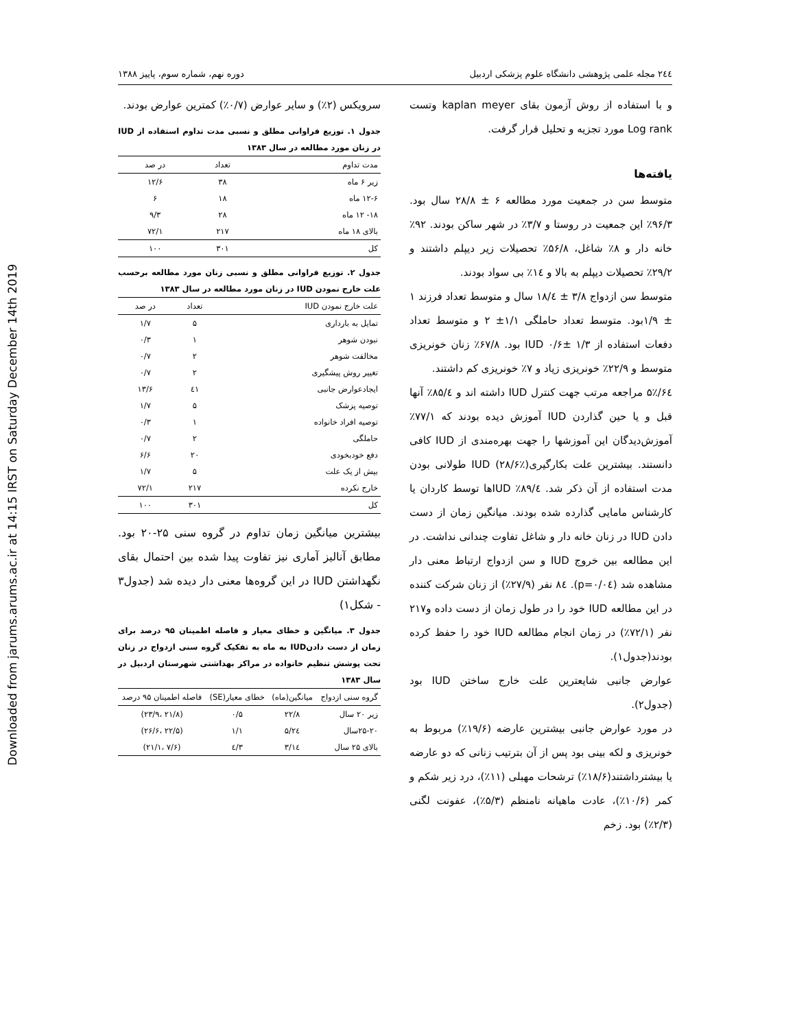Downloaded from jarums.arums.ac.ir at 14:15 IRST on Saturday December 14th 2019
۲٤٤ مجله علمی پژوهشی دانشگاه علوم پزشکی اردبیل دوره نهم، شماره سوم، پاییز ۱۳۸۸
و با استفاده از روش آزمون بقای kaplan meyer وتست Log rank مورد تجزیه و تحلیل قرار گرفت.
یافته‌ها
متوسط سن در جمعیت مورد مطالعه ۶ ± ۲۸/۸ سال بود. ۹۶/۳٪ این جمعیت در روستا و ۳/۷٪ در شهر ساکن بودند. ۹۲٪ خانه دار و ۸٪ شاغل، ۵۶/۸٪ تحصیلات زیر دیپلم داشتند و ۲۹/۲٪ تحصیلات دیپلم به بالا و ۱٤٪ بی سواد بودند.
متوسط سن ازدواج ۳/۸ ± ۱۸/٤ سال و متوسط تعداد فرزند ۱ ± ۱/۹بود. متوسط تعداد حاملگی ۱/۱± ۲ و متوسط تعداد دفعات استفاده از IUD ۰/۶± ۱/۳ بود. ۶۷/۸٪ زنان خونریزی متوسط و ۲۲/۹٪ خونریزی زیاد و ۷٪ خونریزی کم داشتند.
۶٤/۵٪ مراجعه مرتب جهت کنترل IUD داشته اند و ۸۵/٤٪ آنها قبل و یا حین گذاردن IUD آموزش دیده بودند که ۷۷/۱٪ آموزش‌دیدگان این آموزشها را جهت بهره‌مندی از IUD کافی دانستند. بیشترین علت بکارگیریIUD (۲۸/۶٪) طولانی بودن مدت استفاده از آن ذکر شد. ۸۹/٤٪ IUDها توسط کاردان یا کارشناس مامایی گذارده شده بودند. میانگین زمان از دست دادن IUD در زنان خانه دار و شاغل تفاوت چندانی نداشت. در این مطالعه بین خروج IUD و سن ازدواج ارتباط معنی دار مشاهده شد (p=۰/۰٤). ۸٤ نفر (۲۷/۹٪) از زنان شرکت کننده در این مطالعه IUD خود را در طول زمان از دست داده و۲۱۷ نفر (۷۲/۱٪) در زمان انجام مطالعه IUD خود را حفظ کرده بودند(جدول۱).
عوارض جانبی شایعترین علت خارج ساختن IUD بود (جدول۲).
در مورد عوارض جانبی بیشترین عارضه (۱۹/۶٪) مربوط به خونریزی و لکه بینی بود پس از آن بترتیب زنانی که دو عارضه یا بیشترداشتند(۱۸/۶٪) ترشحات مهبلی (۱۱٪)، درد زیر شکم و کمر (۱۰/۶٪)، عادت ماهیانه نامنظم (۵/۳٪)، عفونت لگنی (۲/۳٪) بود. زخم
سرویکس (۲٪) و سایر عوارض (۰/۷٪) کمترین عوارض بودند.
جدول ۱. توزیع فراوانی مطلق و نسبی مدت تداوم استفاده از IUD در زنان مورد مطالعه در سال ۱۳۸۳
| مدت تداوم | تعداد | در صد |
| --- | --- | --- |
| زیر ۶ ماه | ۳۸ | ۱۲/۶ |
| ۱۲-۶ ماه | ۱۸ | ۶ |
| ۱۸- ۱۲ ماه | ۲۸ | ۹/۳ |
| بالای ۱۸ ماه | ۲۱۷ | ۷۲/۱ |
| کل | ۳۰۱ | ۱۰۰ |
جدول ۲. توزیع فراوانی مطلق و نسبی زنان مورد مطالعه برحسب علت خارج نمودن IUD در زنان مورد مطالعه در سال ۱۳۸۳
| علت خارج نمودن IUD | تعداد | در صد |
| --- | --- | --- |
| تمایل به بارداری | ۵ | ۱/۷ |
| نبودن شوهر | ۱ | ۰/۳ |
| مخالفت شوهر | ۲ | ۰/۷ |
| تغییر روش پیشگیری | ۲ | ۰/۷ |
| ایجادعوارض جانبی | ٤۱ | ۱۳/۶ |
| توصیه پزشک | ۵ | ۱/۷ |
| توصیه افراد خانواده | ۱ | ۰/۳ |
| حاملگی | ۲ | ۰/۷ |
| دفع خودبخودی | ۲۰ | ۶/۶ |
| بیش از یک علت | ۵ | ۱/۷ |
| خارج نکرده | ۲۱۷ | ۷۲/۱ |
| کل | ۳۰۱ | ۱۰۰ |
بیشترین میانگین زمان تداوم در گروه سنی ۲۵-۲۰ بود. مطابق آنالیز آماری نیز تفاوت پیدا شده بین احتمال بقای نگهداشتن IUD در این گروه‌ها معنی دار دیده شد (جدول۳ - شکل۱)
جدول ۳. میانگین و خطای معیار و فاصله اطمینان ۹۵ درصد برای زمان از دست دادنIUD به ماه به تفکیک گروه سنی ازدواج در زنان تحت پوشش تنظیم خانواده در مراکز بهداشتی شهرستان اردبیل در سال ۱۳۸۳
| گروه سنی ازدواج | میانگین(ماه) | خطای معیار(SE) | فاصله اطمینان ۹۵ درصد |
| --- | --- | --- | --- |
| زیر ۲۰ سال | ۲۲/۸ | ۰/۵ | (۲۱/۸ ،۲۳/۹) |
| ۲۵-۲۰سال | ۲٤/۵ | ۱/۱ | (۲۲/۵ ،۲۶/۶) |
| بالای ۲۵ سال | ۱٤/۳ | ۳/٤ | (۷/۶ ،۲۱/۱) |